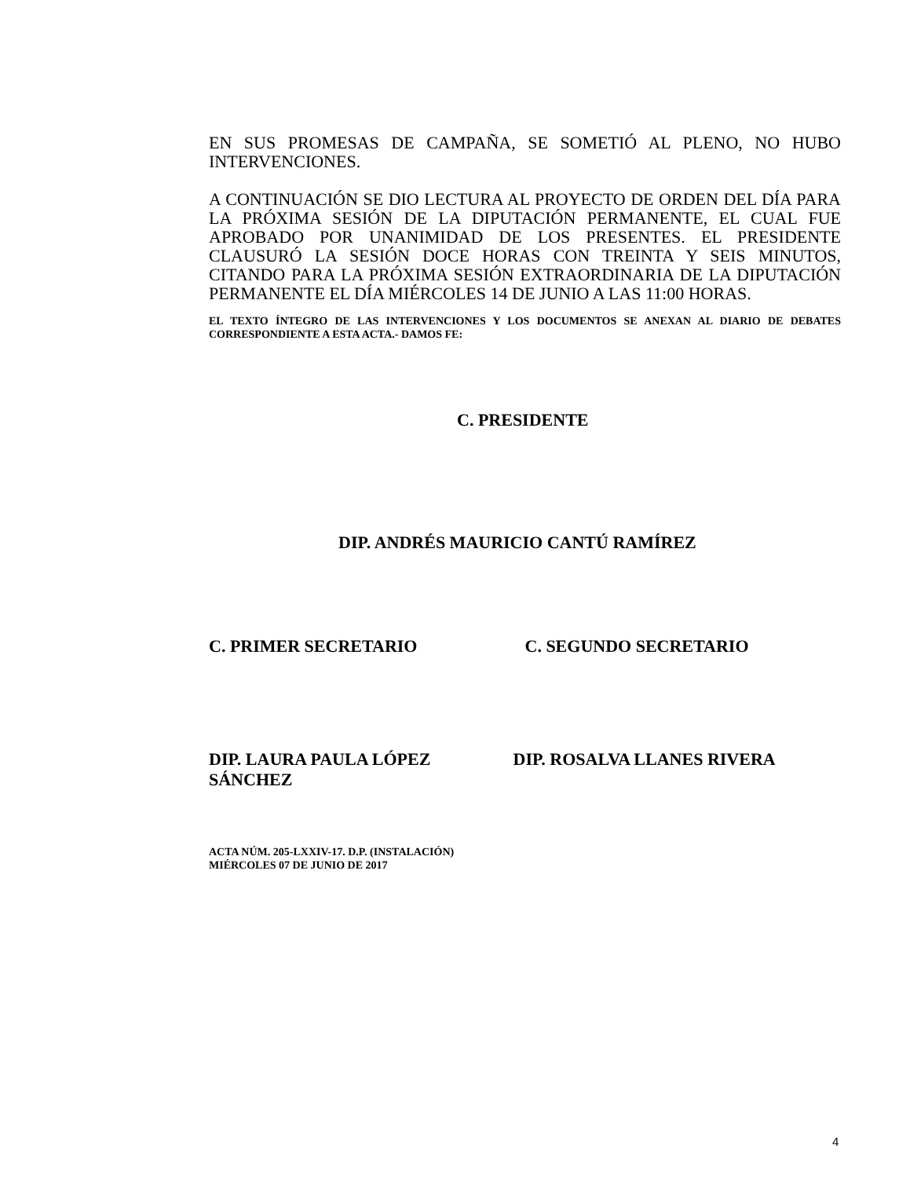EN SUS PROMESAS DE CAMPAÑA, SE SOMETIÓ AL PLENO, NO HUBO INTERVENCIONES.
A CONTINUACIÓN SE DIO LECTURA AL PROYECTO DE ORDEN DEL DÍA PARA LA PRÓXIMA SESIÓN DE LA DIPUTACIÓN PERMANENTE, EL CUAL FUE APROBADO POR UNANIMIDAD DE LOS PRESENTES. EL PRESIDENTE CLAUSURÓ LA SESIÓN DOCE HORAS CON TREINTA Y SEIS MINUTOS, CITANDO PARA LA PRÓXIMA SESIÓN EXTRAORDINARIA DE LA DIPUTACIÓN PERMANENTE EL DÍA MIÉRCOLES 14 DE JUNIO A LAS 11:00 HORAS.
EL TEXTO ÍNTEGRO DE LAS INTERVENCIONES Y LOS DOCUMENTOS SE ANEXAN AL DIARIO DE DEBATES CORRESPONDIENTE A ESTA ACTA.- DAMOS FE:
C. PRESIDENTE
DIP. ANDRÉS MAURICIO CANTÚ RAMÍREZ
C. PRIMER SECRETARIO C. SEGUNDO SECRETARIO
DIP. LAURA PAULA LÓPEZ
SÁNCHEZ
DIP. ROSALVA LLANES RIVERA
ACTA NÚM. 205-LXXIV-17. D.P. (INSTALACIÓN)
MIÉRCOLES 07 DE JUNIO DE 2017
4